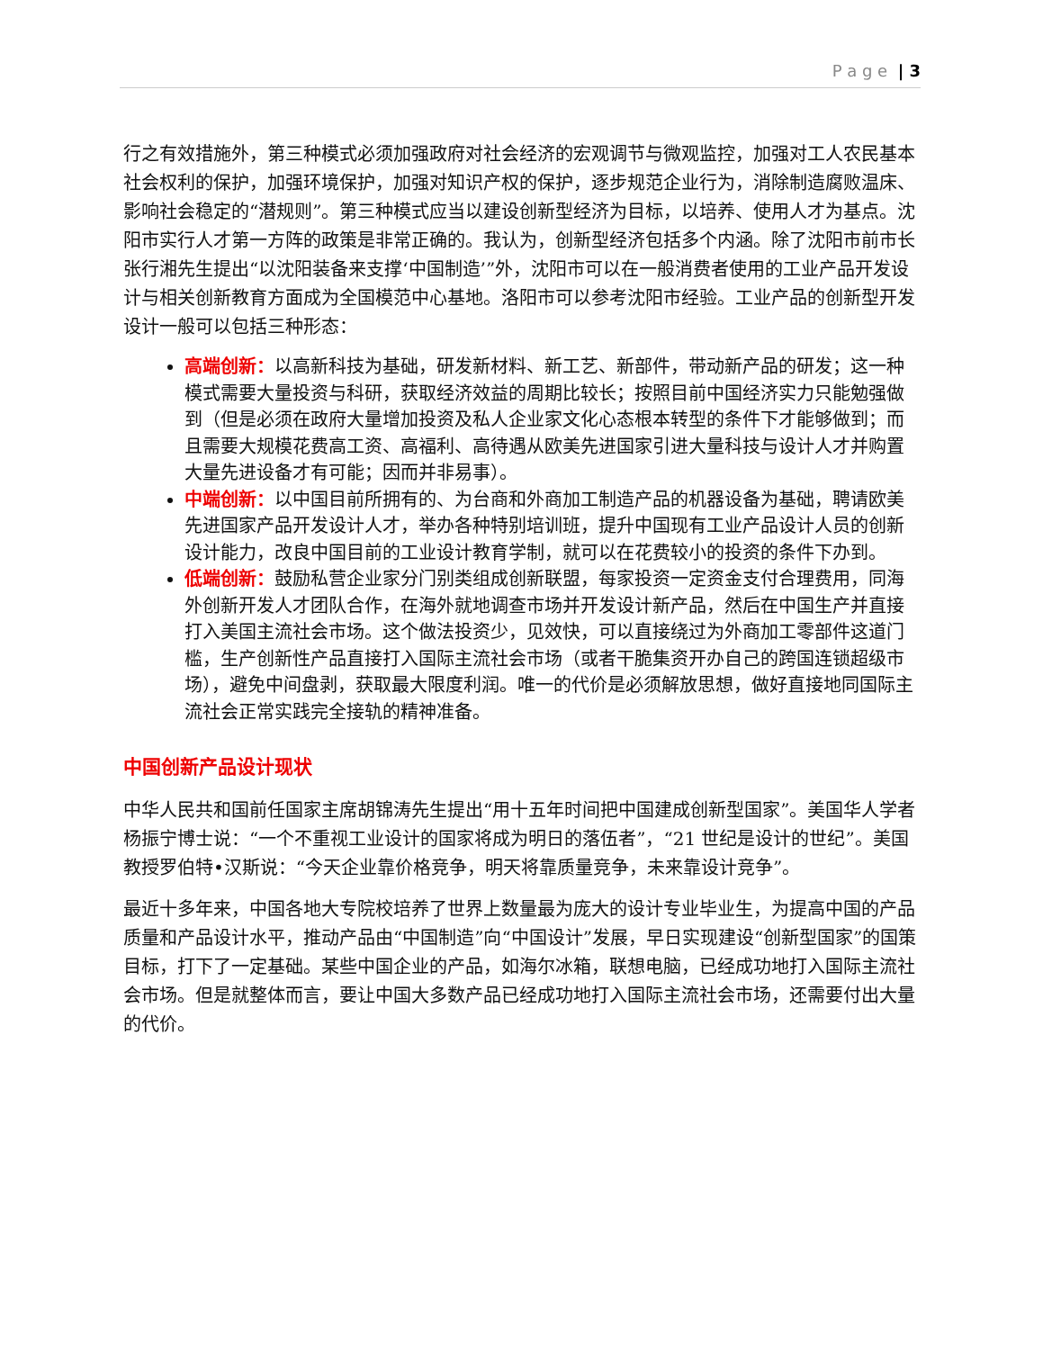P a g e | 3
行之有效措施外，第三种模式必须加强政府对社会经济的宏观调节与微观监控，加强对工人农民基本社会权利的保护，加强环境保护，加强对知识产权的保护，逐步规范企业行为，消除制造腐败温床、影响社会稳定的“潜规则”。第三种模式应当以建设创新型经济为目标，以培养、使用人才为基点。沈阳市实行人才第一方阵的政策是非常正确的。我认为，创新型经济包括多个内涵。除了沈阳市前市长张行湘先生提出“以沈阳装备来支撑‘中国制造’”外，沈阳市可以在一般消费者使用的工业产品开发设计与相关创新教育方面成为全国模范中心基地。洛阳市可以参考沈阳市经验。工业产品的创新型开发设计一般可以包括三种形态：
高端创新：以高新科技为基础，研发新材料、新工艺、新部件，带动新产品的研发；这一种模式需要大量投资与科研，获取经济效益的周期比较长；按照目前中国经济实力只能勉强做到（但是必须在政府大量增加投资及私人企业家文化心态根本转型的条件下才能够做到；而且需要大规模花费高工资、高福利、高待遇从欧美先进国家引进大量科技与设计人才并购置大量先进设备才有可能；因而并非易事）。
中端创新：以中国目前所拥有的、为台商和外商加工制造产品的机器设备为基础，聘请欧美先进国家产品开发设计人才，举办各种特别培训班，提升中国现有工业产品设计人员的创新设计能力，改良中国目前的工业设计教育学制，就可以在花费较小的投资的条件下办到。
低端创新：鼓励私营企业家分门别类组成创新联盟，每家投资一定资金支付合理费用，同海外创新开发人才团队合作，在海外就地调查市场并开发设计新产品，然后在中国生产并直接打入美国主流社会市场。这个做法投资少，见效快，可以直接绕过为外商加工零部件这道门槛，生产创新性产品直接打入国际主流社会市场（或者干脆集资开办自己的跨国连锁超级市场），避免中间盘剥，获取最大限度利润。唯一的代价是必须解放思想，做好直接地同国际主流社会正常实践完全接轨的精神准备。
中国创新产品设计现状
中华人民共和国前任国家主席胡锦涛先生提出“用十五年时间把中国建成创新型国家”。美国华人学者杨振宁博士说：“一个不重视工业设计的国家将成为明日的落伍者”，“21 世纪是设计的世纪”。美国教授罗伯特•汉斯说：“今天企业靠价格竞争，明天将靠质量竞争，未来靠设计竞争”。
最近十多年来，中国各地大专院校培养了世界上数量最为庞大的设计专业毕业生，为提高中国的产品质量和产品设计水平，推动产品由“中国制造”向“中国设计”发展，早日实现建设“创新型国家”的国策目标，打下了一定基础。某些中国企业的产品，如海尔冰箱，联想电脑，已经成功地打入国际主流社会市场。但是就整体而言，要让中国大多数产品已经成功地打入国际主流社会市场，还需要付出大量的代价。